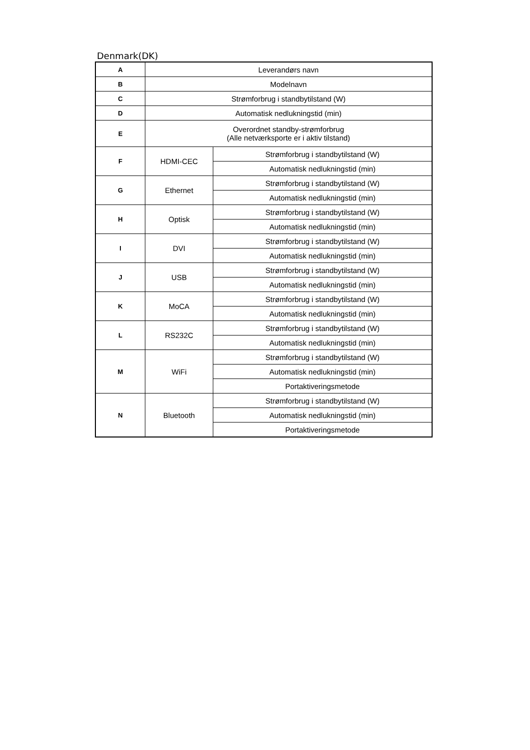Denmark(DK)
| A | Leverandørs navn | |
| B | Modelnavn | |
| C | Strømforbrug i standbytilstand (W) | |
| D | Automatisk nedlukningstid (min) | |
| E | Overordnet standby-strømforbrug (Alle netværksporte er i aktiv tilstand) | |
| F | HDMI-CEC | Strømforbrug i standbytilstand (W) |
| | | Automatisk nedlukningstid (min) |
| G | Ethernet | Strømforbrug i standbytilstand (W) |
| | | Automatisk nedlukningstid (min) |
| H | Optisk | Strømforbrug i standbytilstand (W) |
| | | Automatisk nedlukningstid (min) |
| I | DVI | Strømforbrug i standbytilstand (W) |
| | | Automatisk nedlukningstid (min) |
| J | USB | Strømforbrug i standbytilstand (W) |
| | | Automatisk nedlukningstid (min) |
| K | MoCA | Strømforbrug i standbytilstand (W) |
| | | Automatisk nedlukningstid (min) |
| L | RS232C | Strømforbrug i standbytilstand (W) |
| | | Automatisk nedlukningstid (min) |
| M | WiFi | Strømforbrug i standbytilstand (W) |
| | | Automatisk nedlukningstid (min) |
| | | Portaktiveringsmetode |
| N | Bluetooth | Strømforbrug i standbytilstand (W) |
| | | Automatisk nedlukningstid (min) |
| | | Portaktiveringsmetode |